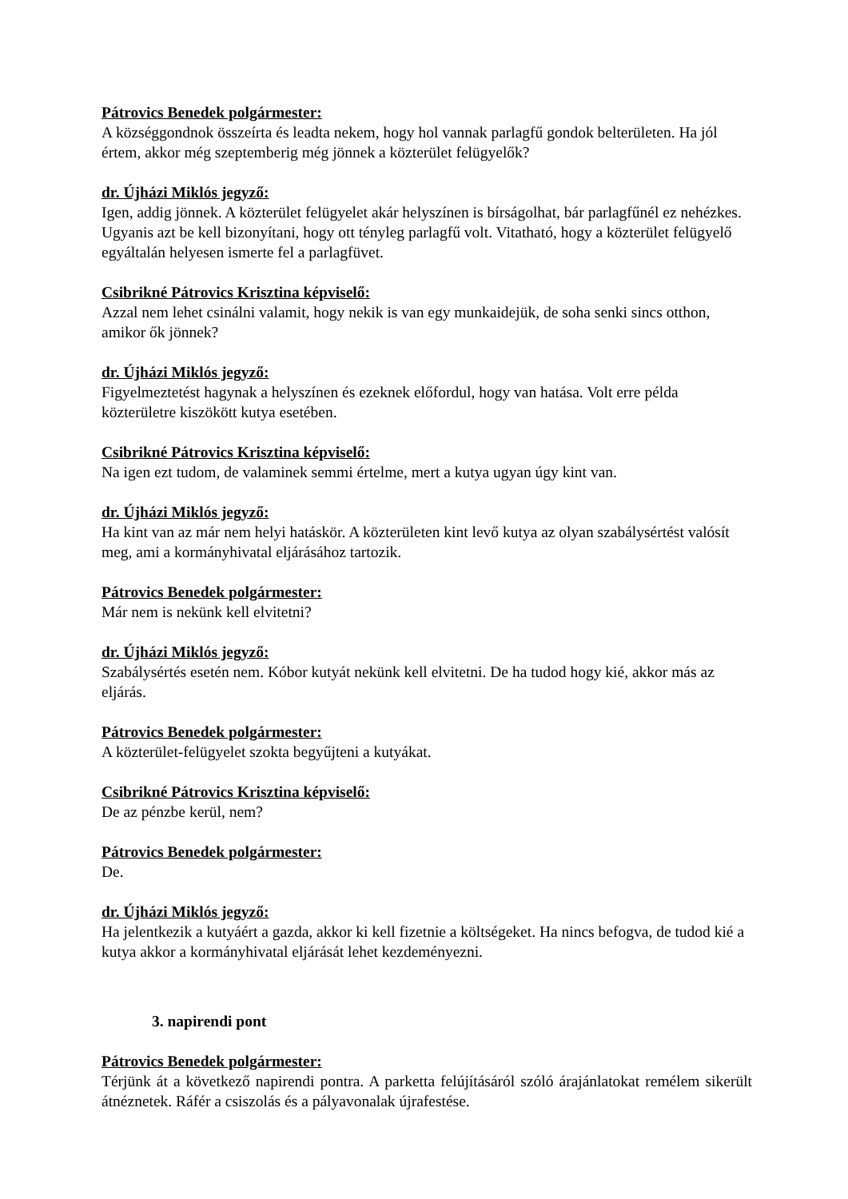Pátrovics Benedek polgármester:
A községgondnok összeírta és leadta nekem, hogy hol vannak parlagfű gondok belterületen. Ha jól értem, akkor még szeptemberig még jönnek a közterület felügyelők?
dr. Újházi Miklós jegyző:
Igen, addig jönnek. A közterület felügyelet akár helyszínen is bírságolhat, bár parlagfűnél ez nehézkes. Ugyanis azt be kell bizonyítani, hogy ott tényleg parlagfű volt. Vitatható, hogy a közterület felügyelő egyáltalán helyesen ismerte fel a parlagfüvet.
Csibrikné Pátrovics Krisztina képviselő:
Azzal nem lehet csinálni valamit, hogy nekik is van egy munkaidejük, de soha senki sincs otthon, amikor ők jönnek?
dr. Újházi Miklós jegyző:
Figyelmeztetést hagynak a helyszínen és ezeknek előfordul, hogy van hatása. Volt erre példa közterületre kiszökött kutya esetében.
Csibrikné Pátrovics Krisztina képviselő:
Na igen ezt tudom, de valaminek semmi értelme, mert a kutya ugyan úgy kint van.
dr. Újházi Miklós jegyző:
Ha kint van az már nem helyi hatáskör. A közterületen kint levő kutya az olyan szabálysértést valósít meg, ami a kormányhivatal eljárásához tartozik.
Pátrovics Benedek polgármester:
Már nem is nekünk kell elvitetni?
dr. Újházi Miklós jegyző:
Szabálysértés esetén nem. Kóbor kutyát nekünk kell elvitetni. De ha tudod hogy kié, akkor más az eljárás.
Pátrovics Benedek polgármester:
A közterület-felügyelet szokta begyűjteni a kutyákat.
Csibrikné Pátrovics Krisztina képviselő:
De az pénzbe kerül, nem?
Pátrovics Benedek polgármester:
De.
dr. Újházi Miklós jegyző:
Ha jelentkezik a kutyáért a gazda, akkor ki kell fizetnie a költségeket. Ha nincs befogva, de tudod kié a kutya akkor a kormányhivatal eljárását lehet kezdeményezni.
3. napirendi pont
Pátrovics Benedek polgármester:
Térjünk át a következő napirendi pontra. A parketta felújításáról szóló árajánlatokat remélem sikerült átnéznetek. Ráfér a csiszolás és a pályavonalak újrafestése.